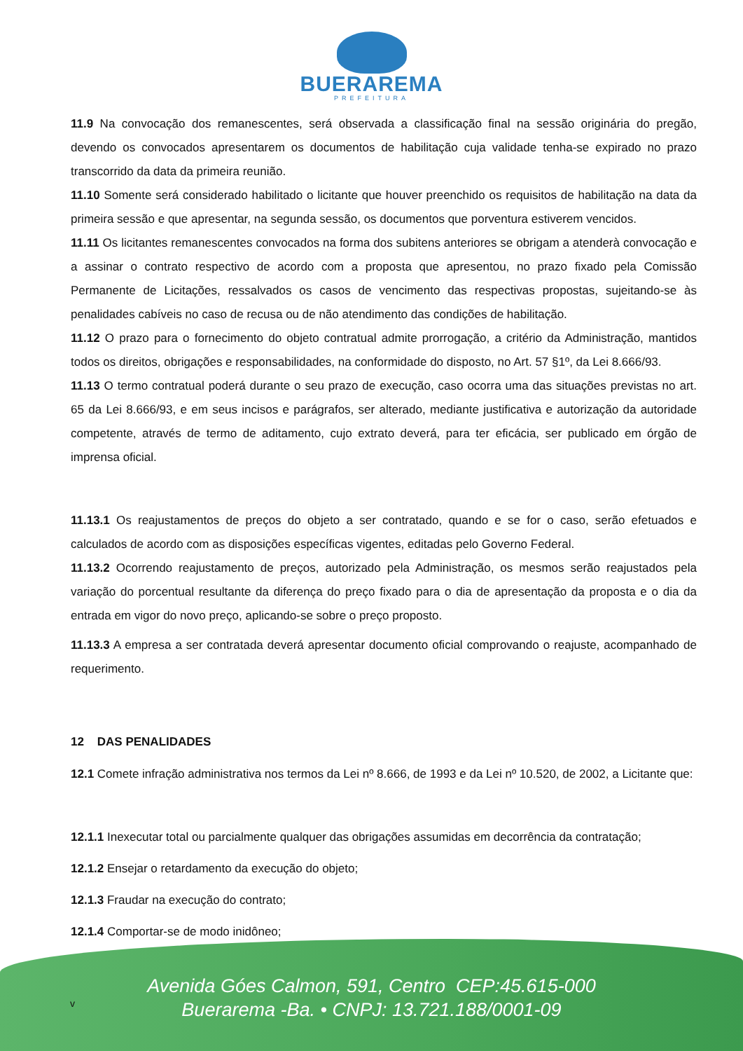BUERAREMA
PREFEITURA
11.9 Na convocação dos remanescentes, será observada a classificação final na sessão originária do pregão, devendo os convocados apresentarem os documentos de habilitação cuja validade tenha-se expirado no prazo transcorrido da data da primeira reunião.
11.10 Somente será considerado habilitado o licitante que houver preenchido os requisitos de habilitação na data da primeira sessão e que apresentar, na segunda sessão, os documentos que porventura estiverem vencidos.
11.11 Os licitantes remanescentes convocados na forma dos subitens anteriores se obrigam a atenderà convocação e a assinar o contrato respectivo de acordo com a proposta que apresentou, no prazo fixado pela Comissão Permanente de Licitações, ressalvados os casos de vencimento das respectivas propostas, sujeitando-se às penalidades cabíveis no caso de recusa ou de não atendimento das condições de habilitação.
11.12 O prazo para o fornecimento do objeto contratual admite prorrogação, a critério da Administração, mantidos todos os direitos, obrigações e responsabilidades, na conformidade do disposto, no Art. 57 §1º, da Lei 8.666/93.
11.13 O termo contratual poderá durante o seu prazo de execução, caso ocorra uma das situações previstas no art. 65 da Lei 8.666/93, e em seus incisos e parágrafos, ser alterado, mediante justificativa e autorização da autoridade competente, através de termo de aditamento, cujo extrato deverá, para ter eficácia, ser publicado em órgão de imprensa oficial.
11.13.1 Os reajustamentos de preços do objeto a ser contratado, quando e se for o caso, serão efetuados e calculados de acordo com as disposições específicas vigentes, editadas pelo Governo Federal.
11.13.2 Ocorrendo reajustamento de preços, autorizado pela Administração, os mesmos serão reajustados pela variação do porcentual resultante da diferença do preço fixado para o dia de apresentação da proposta e o dia da entrada em vigor do novo preço, aplicando-se sobre o preço proposto.
11.13.3 A empresa a ser contratada deverá apresentar documento oficial comprovando o reajuste, acompanhado de requerimento.
12 DAS PENALIDADES
12.1 Comete infração administrativa nos termos da Lei nº 8.666, de 1993 e da Lei nº 10.520, de 2002, a Licitante que:
12.1.1 Inexecutar total ou parcialmente qualquer das obrigações assumidas em decorrência da contratação;
12.1.2 Ensejar o retardamento da execução do objeto;
12.1.3 Fraudar na execução do contrato;
12.1.4 Comportar-se de modo inidôneo;
Avenida Góes Calmon, 591, Centro CEP:45.615-000
Buerarema -Ba. • CNPJ: 13.721.188/0001-09
v